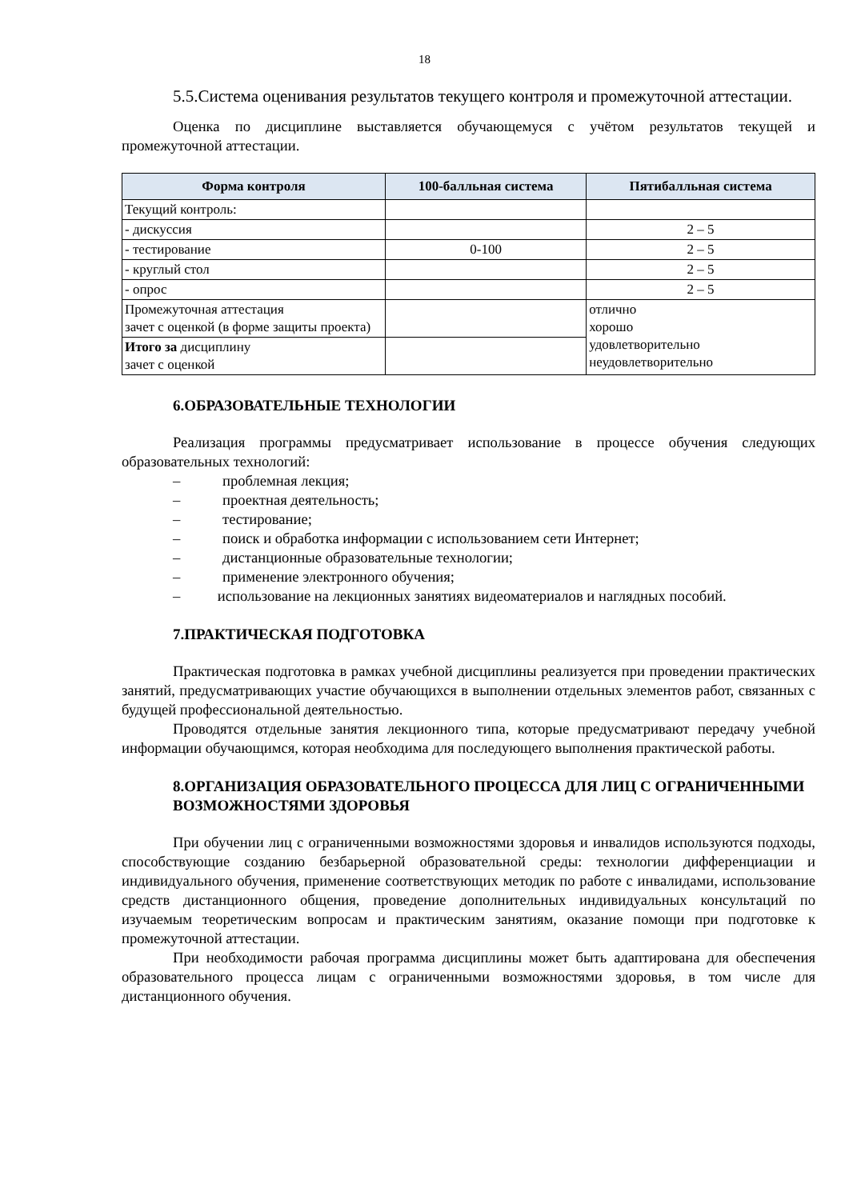18
5.5.Система оценивания результатов текущего контроля и промежуточной аттестации.
Оценка по дисциплине выставляется обучающемуся с учётом результатов текущей и промежуточной аттестации.
| Форма контроля | 100-балльная система | Пятибалльная система |
| --- | --- | --- |
| Текущий контроль: | | |
| - дискуссия | | 2 – 5 |
| - тестирование | 0-100 | 2 – 5 |
| - круглый стол | | 2 – 5 |
| - опрос | | 2 – 5 |
| Промежуточная аттестация зачет с оценкой (в форме защиты проекта) | | отлично хорошо удовлетворительно неудовлетворительно |
| Итого за дисциплину зачет с оценкой | | |
6.ОБРАЗОВАТЕЛЬНЫЕ ТЕХНОЛОГИИ
Реализация программы предусматривает использование в процессе обучения следующих образовательных технологий:
– проблемная лекция;
– проектная деятельность;
– тестирование;
– поиск и обработка информации с использованием сети Интернет;
– дистанционные образовательные технологии;
– применение электронного обучения;
– использование на лекционных занятиях видеоматериалов и наглядных пособий.
7.ПРАКТИЧЕСКАЯ ПОДГОТОВКА
Практическая подготовка в рамках учебной дисциплины реализуется при проведении практических занятий, предусматривающих участие обучающихся в выполнении отдельных элементов работ, связанных с будущей профессиональной деятельностью.
Проводятся отдельные занятия лекционного типа, которые предусматривают передачу учебной информации обучающимся, которая необходима для последующего выполнения практической работы.
8.ОРГАНИЗАЦИЯ ОБРАЗОВАТЕЛЬНОГО ПРОЦЕССА ДЛЯ ЛИЦ С ОГРАНИЧЕННЫМИ ВОЗМОЖНОСТЯМИ ЗДОРОВЬЯ
При обучении лиц с ограниченными возможностями здоровья и инвалидов используются подходы, способствующие созданию безбарьерной образовательной среды: технологии дифференциации и индивидуального обучения, применение соответствующих методик по работе с инвалидами, использование средств дистанционного общения, проведение дополнительных индивидуальных консультаций по изучаемым теоретическим вопросам и практическим занятиям, оказание помощи при подготовке к промежуточной аттестации.
При необходимости рабочая программа дисциплины может быть адаптирована для обеспечения образовательного процесса лицам с ограниченными возможностями здоровья, в том числе для дистанционного обучения.